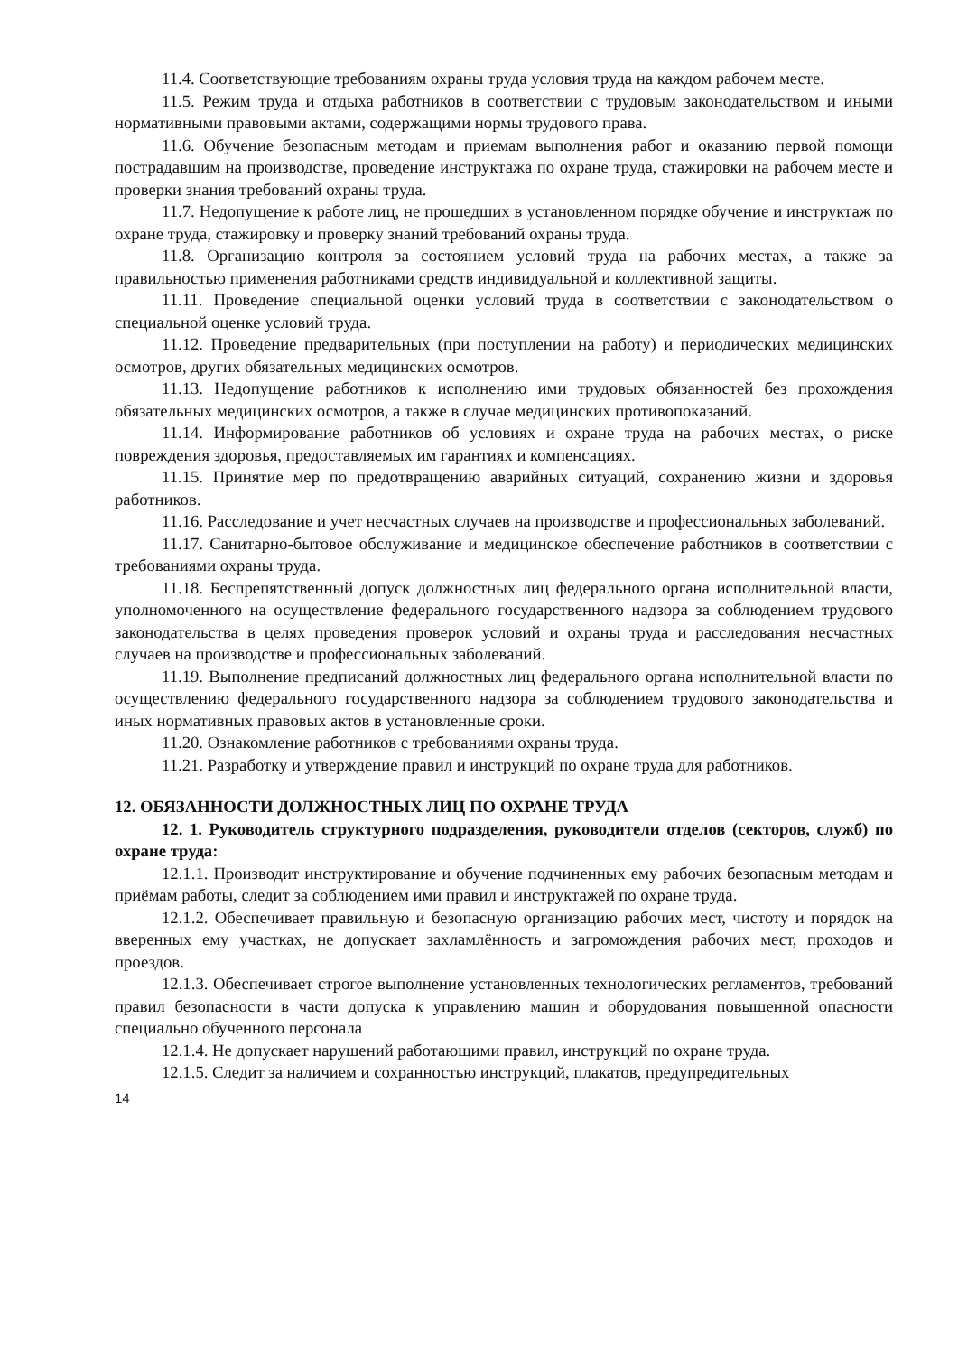11.4. Соответствующие требованиям охраны труда условия труда на каждом рабочем месте.
11.5. Режим труда и отдыха работников в соответствии с трудовым законодательством и иными нормативными правовыми актами, содержащими нормы трудового права.
11.6. Обучение безопасным методам и приемам выполнения работ и оказанию первой помощи пострадавшим на производстве, проведение инструктажа по охране труда, стажировки на рабочем месте и проверки знания требований охраны труда.
11.7. Недопущение к работе лиц, не прошедших в установленном порядке обучение и инструктаж по охране труда, стажировку и проверку знаний требований охраны труда.
11.8. Организацию контроля за состоянием условий труда на рабочих местах, а также за правильностью применения работниками средств индивидуальной и коллективной защиты.
11.11. Проведение специальной оценки условий труда в соответствии с законодательством о специальной оценке условий труда.
11.12. Проведение предварительных (при поступлении на работу) и периодических медицинских осмотров, других обязательных медицинских осмотров.
11.13. Недопущение работников к исполнению ими трудовых обязанностей без прохождения обязательных медицинских осмотров, а также в случае медицинских противопоказаний.
11.14. Информирование работников об условиях и охране труда на рабочих местах, о риске повреждения здоровья, предоставляемых им гарантиях и компенсациях.
11.15. Принятие мер по предотвращению аварийных ситуаций, сохранению жизни и здоровья работников.
11.16. Расследование и учет несчастных случаев на производстве и профессиональных заболеваний.
11.17. Санитарно-бытовое обслуживание и медицинское обеспечение работников в соответствии с требованиями охраны труда.
11.18. Беспрепятственный допуск должностных лиц федерального органа исполнительной власти, уполномоченного на осуществление федерального государственного надзора за соблюдением трудового законодательства в целях проведения проверок условий и охраны труда и расследования несчастных случаев на производстве и профессиональных заболеваний.
11.19. Выполнение предписаний должностных лиц федерального органа исполнительной власти по осуществлению федерального государственного надзора за соблюдением трудового законодательства и иных нормативных правовых актов в установленные сроки.
11.20. Ознакомление работников с требованиями охраны труда.
11.21. Разработку и утверждение правил и инструкций по охране труда для работников.
12. ОБЯЗАННОСТИ ДОЛЖНОСТНЫХ ЛИЦ ПО ОХРАНЕ ТРУДА
12. 1. Руководитель структурного подразделения, руководители отделов (секторов, служб) по охране труда:
12.1.1. Производит инструктирование и обучение подчиненных ему рабочих безопасным методам и приёмам работы, следит за соблюдением ими правил и инструктажей по охране труда.
12.1.2. Обеспечивает правильную и безопасную организацию рабочих мест, чистоту и порядок на вверенных ему участках, не допускает захламлённость и загромождения рабочих мест, проходов и проездов.
12.1.3. Обеспечивает строгое выполнение установленных технологических регламентов, требований правил безопасности в части допуска к управлению машин и оборудования повышенной опасности специально обученного персонала
12.1.4. Не допускает нарушений работающими правил, инструкций по охране труда.
12.1.5. Следит за наличием и сохранностью инструкций, плакатов, предупредительных
14